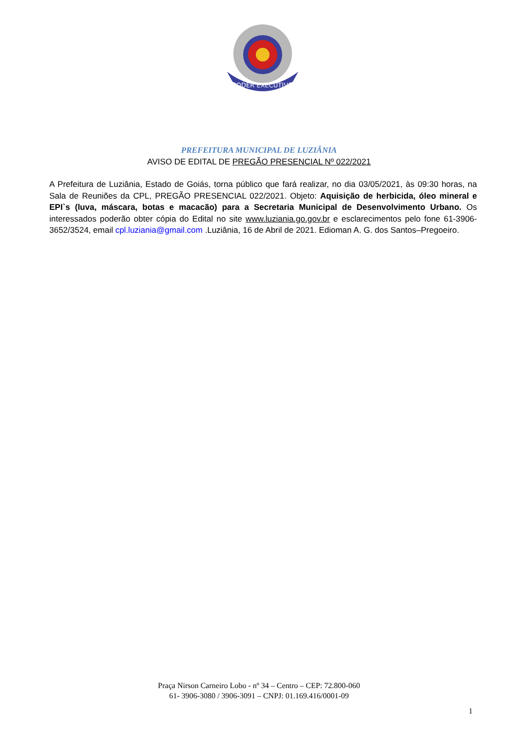PODER EXECUTIVO
PREFEITURA MUNICIPAL DE LUZIÂNIA
AVISO DE EDITAL DE PREGÃO PRESENCIAL Nº 022/2021
A Prefeitura de Luziânia, Estado de Goiás, torna público que fará realizar, no dia 03/05/2021, às 09:30 horas, na Sala de Reuniões da CPL, PREGÃO PRESENCIAL 022/2021. Objeto: Aquisição de herbicida, óleo mineral e EPI`s (luva, máscara, botas e macacão) para a Secretaria Municipal de Desenvolvimento Urbano. Os interessados poderão obter cópia do Edital no site www.luziania.go.gov.br e esclarecimentos pelo fone 61-3906-3652/3524, email cpl.luziania@gmail.com .Luziânia, 16 de Abril de 2021. Edioman A. G. dos Santos–Pregoeiro.
Praça Nirson Carneiro Lobo - nº 34 – Centro – CEP: 72.800-060
61- 3906-3080 / 3906-3091 – CNPJ: 01.169.416/0001-09
1